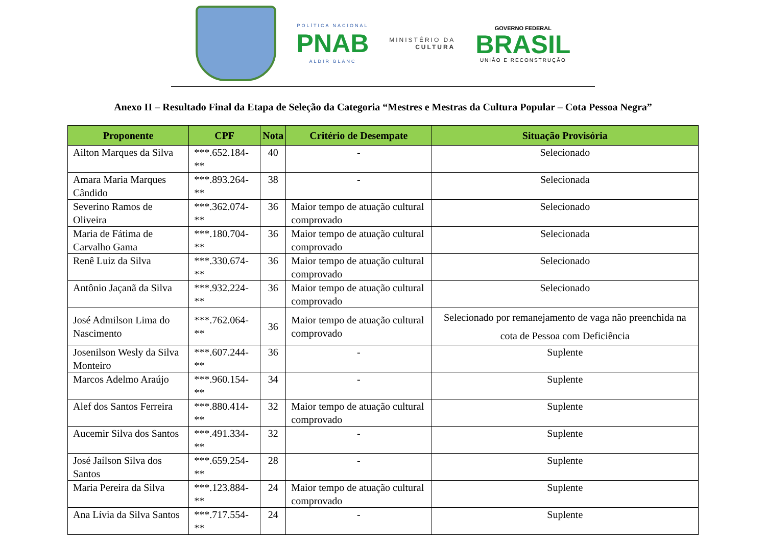POLÍTICA NACIONAL
PNAB
ALDIR BLANC
MINISTÉRIO DA
CULTURA
GOVERNO FEDERAL
BRASIL
UNIÃO E RECONSTRUÇÃO
Anexo II – Resultado Final da Etapa de Seleção da Categoria “Mestres e Mestras da Cultura Popular – Cota Pessoa Negra”
| Proponente | CPF | Nota | Critério de Desempate | Situação Provisória |
| --- | --- | --- | --- | --- |
| Ailton Marques da Silva | ***.652.184-** | 40 | - | Selecionado |
| Amara Maria Marques Cândido | ***.893.264-** | 38 | - | Selecionada |
| Severino Ramos de Oliveira | ***.362.074-** | 36 | Maior tempo de atuação cultural comprovado | Selecionado |
| Maria de Fátima de Carvalho Gama | ***.180.704-** | 36 | Maior tempo de atuação cultural comprovado | Selecionada |
| Renê Luiz da Silva | ***.330.674-** | 36 | Maior tempo de atuação cultural comprovado | Selecionado |
| Antônio Jaçanã da Silva | ***.932.224-** | 36 | Maior tempo de atuação cultural comprovado | Selecionado |
| José Admilson Lima do Nascimento | ***.762.064-** | 36 | Maior tempo de atuação cultural comprovado | Selecionado por remanejamento de vaga não preenchida na cota de Pessoa com Deficiência |
| Josenilson Wesly da Silva Monteiro | ***.607.244-** | 36 | - | Suplente |
| Marcos Adelmo Araújo | ***.960.154-** | 34 | - | Suplente |
| Alef dos Santos Ferreira | ***.880.414-** | 32 | Maior tempo de atuação cultural comprovado | Suplente |
| Aucemir Silva dos Santos | ***.491.334-** | 32 | - | Suplente |
| José Jaílson Silva dos Santos | ***.659.254-** | 28 | - | Suplente |
| Maria Pereira da Silva | ***.123.884-** | 24 | Maior tempo de atuação cultural comprovado | Suplente |
| Ana Lívia da Silva Santos | ***.717.554-** | 24 | - | Suplente |